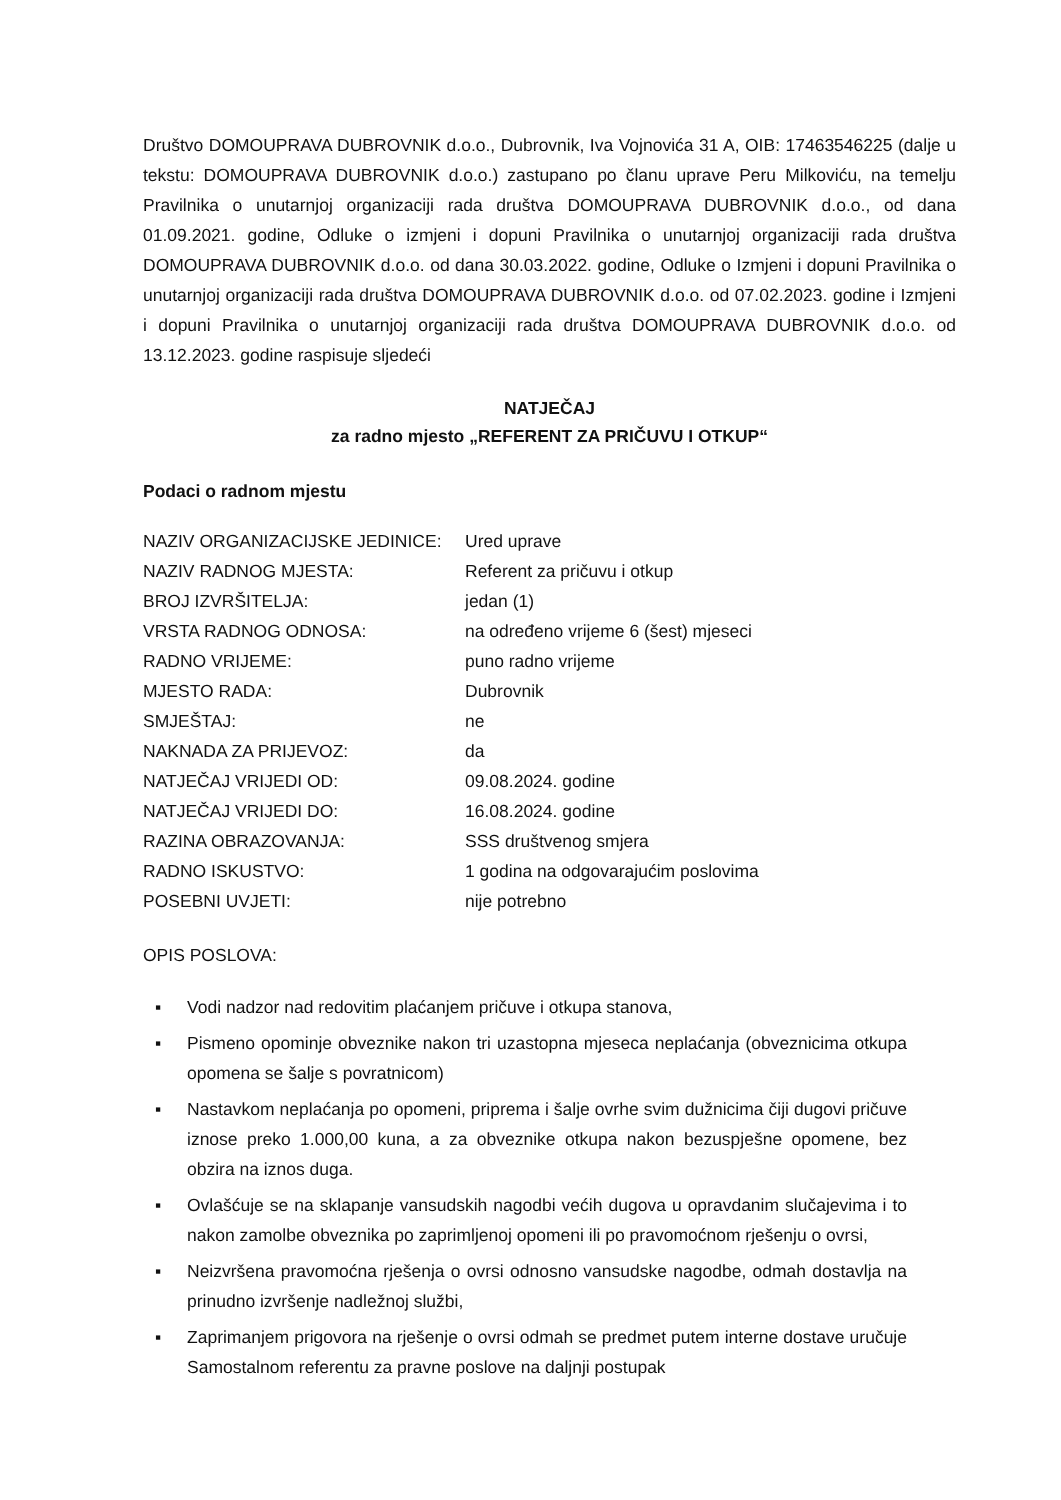Društvo DOMOUPRAVA DUBROVNIK d.o.o., Dubrovnik, Iva Vojnovića 31 A, OIB: 17463546225 (dalje u tekstu: DOMOUPRAVA DUBROVNIK d.o.o.) zastupano po članu uprave Peru Milkoviću, na temelju Pravilnika o unutarnjoj organizaciji rada društva DOMOUPRAVA DUBROVNIK d.o.o., od dana 01.09.2021. godine, Odluke o izmjeni i dopuni Pravilnika o unutarnjoj organizaciji rada društva DOMOUPRAVA DUBROVNIK d.o.o. od dana 30.03.2022. godine, Odluke o Izmjeni i dopuni Pravilnika o unutarnjoj organizaciji rada društva DOMOUPRAVA DUBROVNIK d.o.o. od 07.02.2023. godine i Izmjeni i dopuni Pravilnika o unutarnjoj organizaciji rada društva DOMOUPRAVA DUBROVNIK d.o.o. od 13.12.2023. godine raspisuje sljedeći
NATJEČAJ
za radno mjesto „REFERENT ZA PRIČUVU I OTKUP“
Podaci o radnom mjestu
| NAZIV ORGANIZACIJSKE JEDINICE: | Ured uprave |
| NAZIV RADNOG MJESTA: | Referent za pričuvu i otkup |
| BROJ IZVRŠITELJA: | jedan (1) |
| VRSTA RADNOG ODNOSA: | na određeno vrijeme 6 (šest) mjeseci |
| RADNO VRIJEME: | puno radno vrijeme |
| MJESTO RADA: | Dubrovnik |
| SMJEŠTAJ: | ne |
| NAKNADA ZA PRIJEVOZ: | da |
| NATJEČAJ VRIJEDI OD: | 09.08.2024. godine |
| NATJEČAJ VRIJEDI DO: | 16.08.2024. godine |
| RAZINA OBRAZOVANJA: | SSS društvenog smjera |
| RADNO ISKUSTVO: | 1 godina na odgovarajućim poslovima |
| POSEBNI UVJETI: | nije potrebno |
OPIS POSLOVA:
▪ Vodi nadzor nad redovitim plaćanjem pričuve i otkupa stanova,
▪ Pismeno opominje obveznike nakon tri uzastopna mjeseca neplaćanja (obveznicima otkupa opomena se šalje s povratnicom)
▪ Nastavkom neplaćanja po opomeni, priprema i šalje ovrhe svim dužnicima čiji dugovi pričuve iznose preko 1.000,00 kuna, a za obveznike otkupa nakon bezuspješne opomene, bez obzira na iznos duga.
▪ Ovlašćuje se na sklapanje vansudskih nagodbi većih dugova u opravdanim slučajevima i to nakon zamolbe obveznika po zaprimljenoj opomeni ili po pravomoćnom rješenju o ovrsi,
▪ Neizvršena pravomoćna rješenja o ovrsi odnosno vansudske nagodbe, odmah dostavlja na prinudno izvršenje nadležnoj službi,
▪ Zaprimanjem prigovora na rješenje o ovrsi odmah se predmet putem interne dostave uručuje Samostalnom referentu za pravne poslove na daljnji postupak